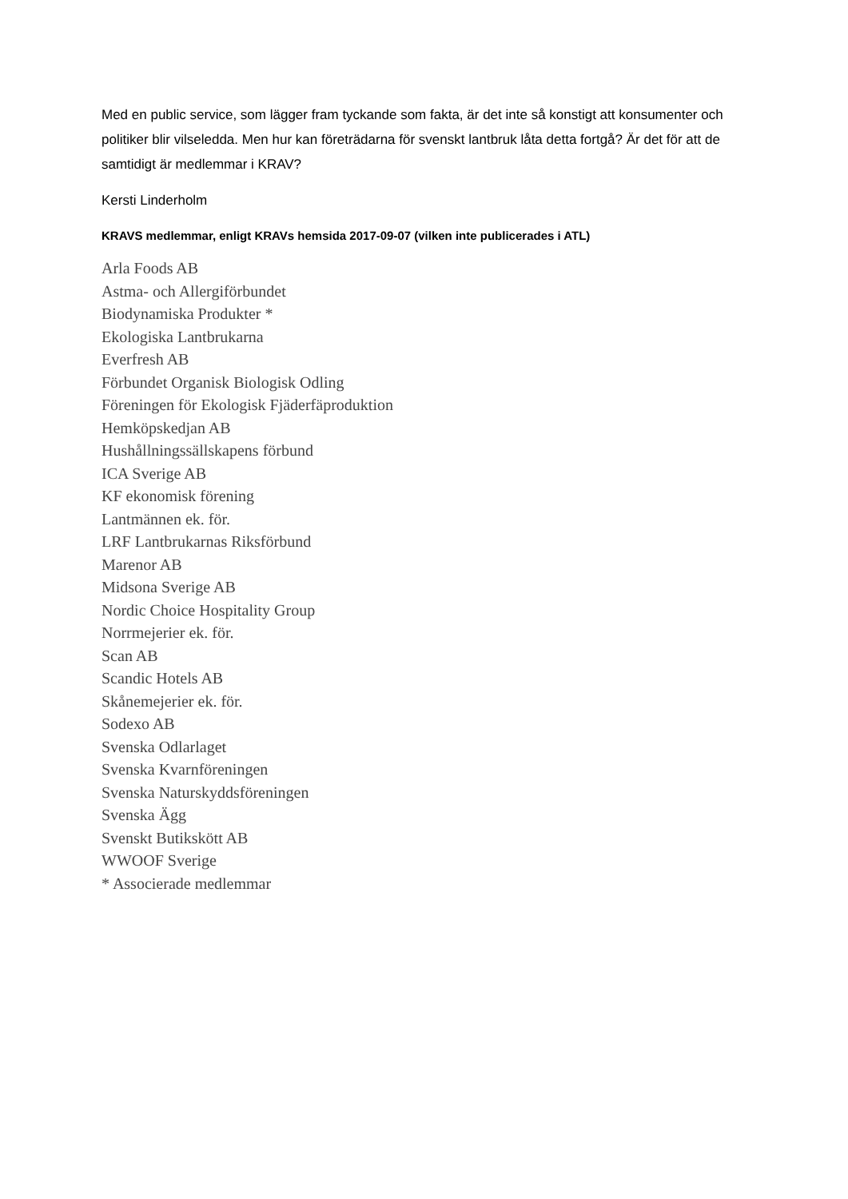Med en public service, som lägger fram tyckande som fakta, är det inte så konstigt att konsumenter och politiker blir vilseledda. Men hur kan företrädarna för svenskt lantbruk låta detta fortgå? Är det för att de samtidigt är medlemmar i KRAV?
Kersti Linderholm
KRAVS medlemmar, enligt KRAVs hemsida 2017-09-07 (vilken inte publicerades i ATL)
Arla Foods AB
Astma- och Allergiförbundet
Biodynamiska Produkter *
Ekologiska Lantbrukarna
Everfresh AB
Förbundet Organisk Biologisk Odling
Föreningen för Ekologisk Fjäderfäproduktion
Hemköpskedjan AB
Hushållningssällskapens förbund
ICA Sverige AB
KF ekonomisk förening
Lantmännen ek. för.
LRF Lantbrukarnas Riksförbund
Marenor AB
Midsona Sverige AB
Nordic Choice Hospitality Group
Norrmejerier ek. för.
Scan AB
Scandic Hotels AB
Skånemejerier ek. för.
Sodexo AB
Svenska Odlarlaget
Svenska Kvarnföreningen
Svenska Naturskyddsföreningen
Svenska Ägg
Svenskt Butikskött AB
WWOOF Sverige
* Associerade medlemmar